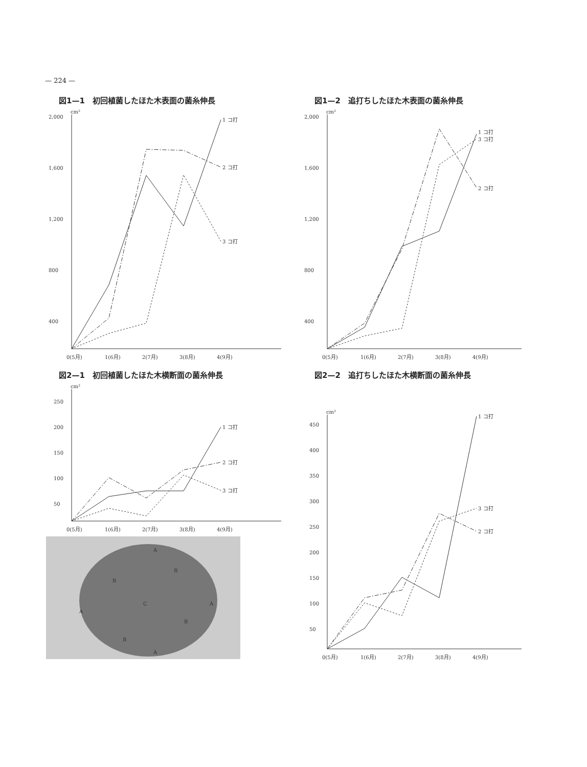— 224 —
図1—1　初回植菌したほた木表面の菌糸伸長
cm²
2,000
1,600
1,200
800
400
1 コ打
2 コ打
3 コ打
0(5月)
1(6月)
2(7月)
3(8月)
4(9月)
図2—1　初回植菌したほた木横断面の菌糸伸長
cm²
250
200
150
100
50
1 コ打
2 コ打
3 コ打
0(5月)
1(6月)
2(7月)
3(8月)
4(9月)
A
B
B
C
A
A
B
B
A
図1—2　追打ちしたほた木表面の菌糸伸長
cm²
2,000
1,600
1,200
800
400
1 コ打
3 コ打
2 コ打
0(5月)
1(6月)
2(7月)
3(8月)
4(9月)
図2—2　追打ちしたほた木横断面の菌糸伸長
cm²
450
400
350
300
250
200
150
100
50
1 コ打
3 コ打
2 コ打
0(5月)
1(6月)
2(7月)
3(8月)
4(9月)